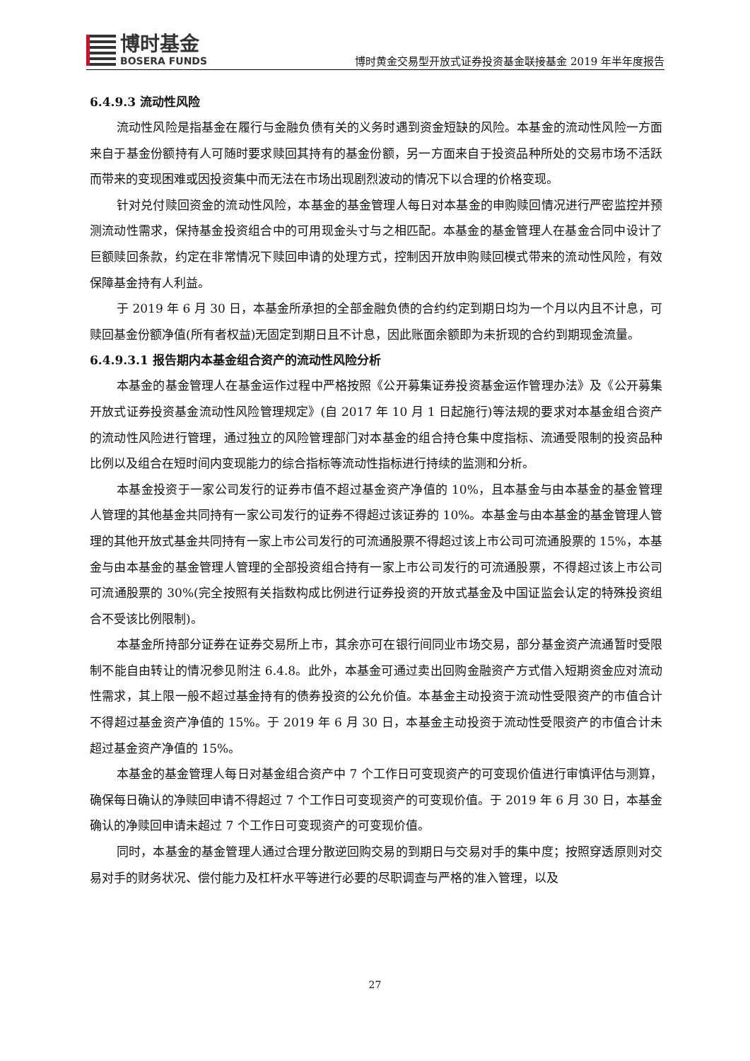博时基金
BOSERA FUNDS
博时黄金交易型开放式证券投资基金联接基金 2019 年半年度报告
6.4.9.3 流动性风险
流动性风险是指基金在履行与金融负债有关的义务时遇到资金短缺的风险。本基金的流动性风险一方面来自于基金份额持有人可随时要求赎回其持有的基金份额，另一方面来自于投资品种所处的交易市场不活跃而带来的变现困难或因投资集中而无法在市场出现剧烈波动的情况下以合理的价格变现。
针对兑付赎回资金的流动性风险，本基金的基金管理人每日对本基金的申购赎回情况进行严密监控并预测流动性需求，保持基金投资组合中的可用现金头寸与之相匹配。本基金的基金管理人在基金合同中设计了巨额赎回条款，约定在非常情况下赎回申请的处理方式，控制因开放申购赎回模式带来的流动性风险，有效保障基金持有人利益。
于 2019 年 6 月 30 日，本基金所承担的全部金融负债的合约约定到期日均为一个月以内且不计息，可赎回基金份额净值(所有者权益)无固定到期日且不计息，因此账面余额即为未折现的合约到期现金流量。
6.4.9.3.1 报告期内本基金组合资产的流动性风险分析
本基金的基金管理人在基金运作过程中严格按照《公开募集证券投资基金运作管理办法》及《公开募集开放式证券投资基金流动性风险管理规定》(自 2017 年 10 月 1 日起施行)等法规的要求对本基金组合资产的流动性风险进行管理，通过独立的风险管理部门对本基金的组合持仓集中度指标、流通受限制的投资品种比例以及组合在短时间内变现能力的综合指标等流动性指标进行持续的监测和分析。
本基金投资于一家公司发行的证券市值不超过基金资产净值的 10%，且本基金与由本基金的基金管理人管理的其他基金共同持有一家公司发行的证券不得超过该证券的 10%。本基金与由本基金的基金管理人管理的其他开放式基金共同持有一家上市公司发行的可流通股票不得超过该上市公司可流通股票的 15%，本基金与由本基金的基金管理人管理的全部投资组合持有一家上市公司发行的可流通股票，不得超过该上市公司可流通股票的 30%(完全按照有关指数构成比例进行证券投资的开放式基金及中国证监会认定的特殊投资组合不受该比例限制)。
本基金所持部分证券在证券交易所上市，其余亦可在银行间同业市场交易，部分基金资产流通暂时受限制不能自由转让的情况参见附注 6.4.8。此外，本基金可通过卖出回购金融资产方式借入短期资金应对流动性需求，其上限一般不超过基金持有的债券投资的公允价值。本基金主动投资于流动性受限资产的市值合计不得超过基金资产净值的 15%。于 2019 年 6 月 30 日，本基金主动投资于流动性受限资产的市值合计未超过基金资产净值的 15%。
本基金的基金管理人每日对基金组合资产中 7 个工作日可变现资产的可变现价值进行审慎评估与测算，确保每日确认的净赎回申请不得超过 7 个工作日可变现资产的可变现价值。于 2019 年 6 月 30 日，本基金确认的净赎回申请未超过 7 个工作日可变现资产的可变现价值。
同时，本基金的基金管理人通过合理分散逆回购交易的到期日与交易对手的集中度；按照穿透原则对交易对手的财务状况、偿付能力及杠杆水平等进行必要的尽职调查与严格的准入管理，以及
27